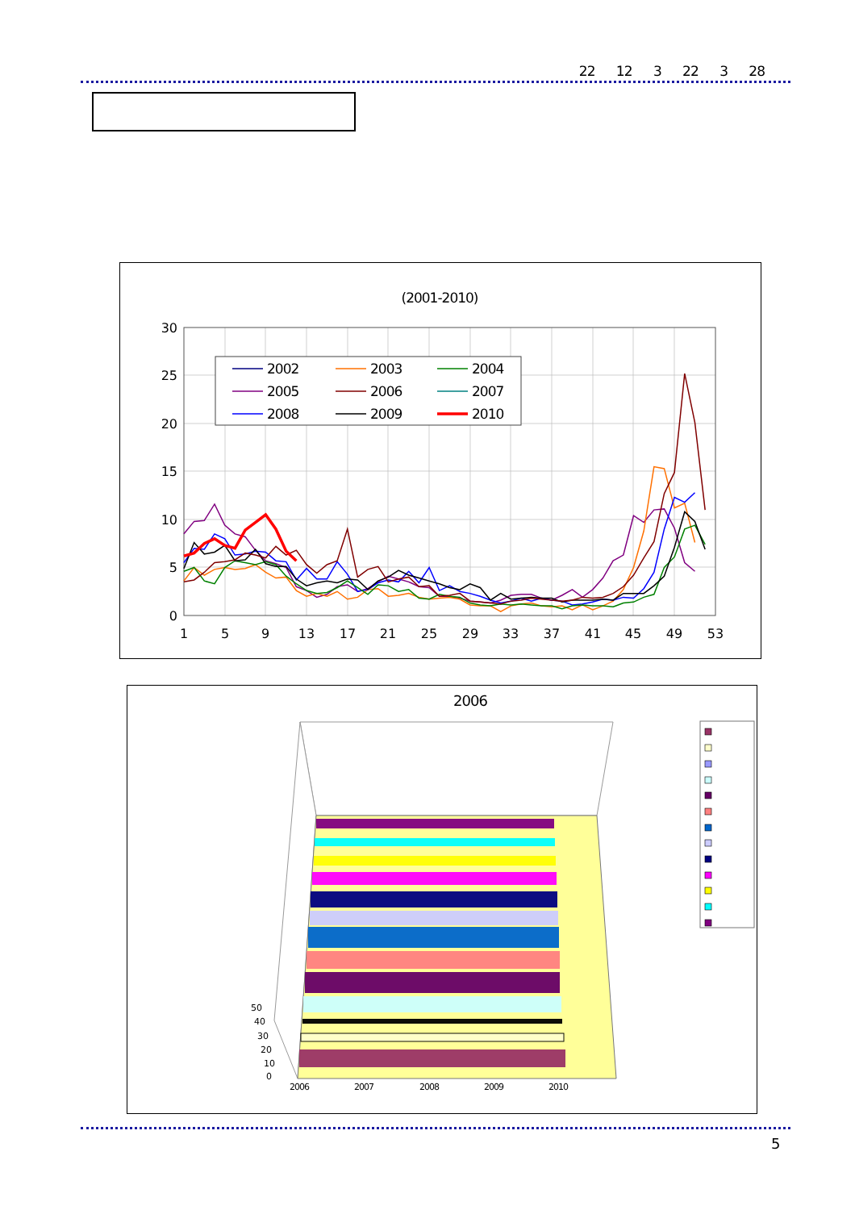22 12 3 22 3 28
(2001-2010)
0
5
10
15
20
25
30
1
5
9
13
17
21
25
29
33
37
41
45
49
53
2002
2003
2004
2005
2006
2007
2008
2009
2010
2006
0
10
20
30
40
50
2006
2007
2008
2009
2010
5